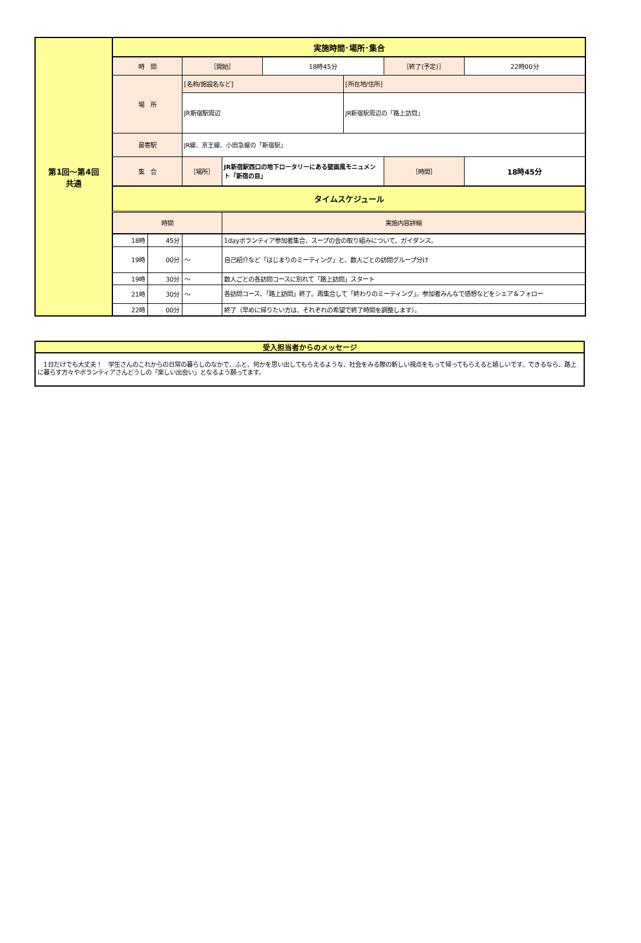| 第1回～第4回 共通 | 実施時間･場所･集合 | | | | | | | |
| | 時 間 | | ［開始］ | | 18時45分 | | ［終了(予定)］ | 22時00分 |
| | 場 所 | | [名称/施設名など] | | | [所在地/住所] | | |
| | | | JR新宿駅周辺 | | | JR新宿駅周辺の「路上訪問」 | | |
| | 最寄駅 | | JR線、京王線、小田急線の「新宿駅」 | | | | | |
| | 集 合 | | ［場所］ | JR新宿駅西口の地下ロータリーにある壁画風モニュメント「新宿の目」 | | | ［時間］ | 18時45分 |
| | タイムスケジュール | | | | | | | |
| | 時間 | | | 実施内容詳細 | | | | |
| | 18時 | 45分 | | 1dayボランティア参加者集合、スープの会の取り組みについて、ガイダンス。 | | | | |
| | 19時 | 00分 | ～ | 自己紹介など「はじまりのミーティング」と、数人ごとの訪問グループ分け | | | | |
| | 19時 | 30分 | ～ | 数人ごとの各訪問コースに別れて「路上訪問」スタート | | | | |
| | 21時 | 30分 | ～ | 各訪問コース、「路上訪問」終了。再集合して「終わりのミーティング」。参加者みんなで感想などをシェア＆フォロー | | | | |
| | 22時 | 00分 | | 終了（早めに帰りたい方は、それぞれの希望で終了時間を調整します）。 | | | | |
| 受入担当者からのメッセージ |
| --- |
| 1日だけでも大丈夫！ 学生さんのこれからの日常の暮らしのなかで、ふと、何かを思い出してもらえるような、社会をみる際の新しい視点をもって帰ってもらえると嬉しいです。できるなら、路上に暮らす方々やボランティアさんどうしの「楽しい出会い」となるよう願ってます。 |